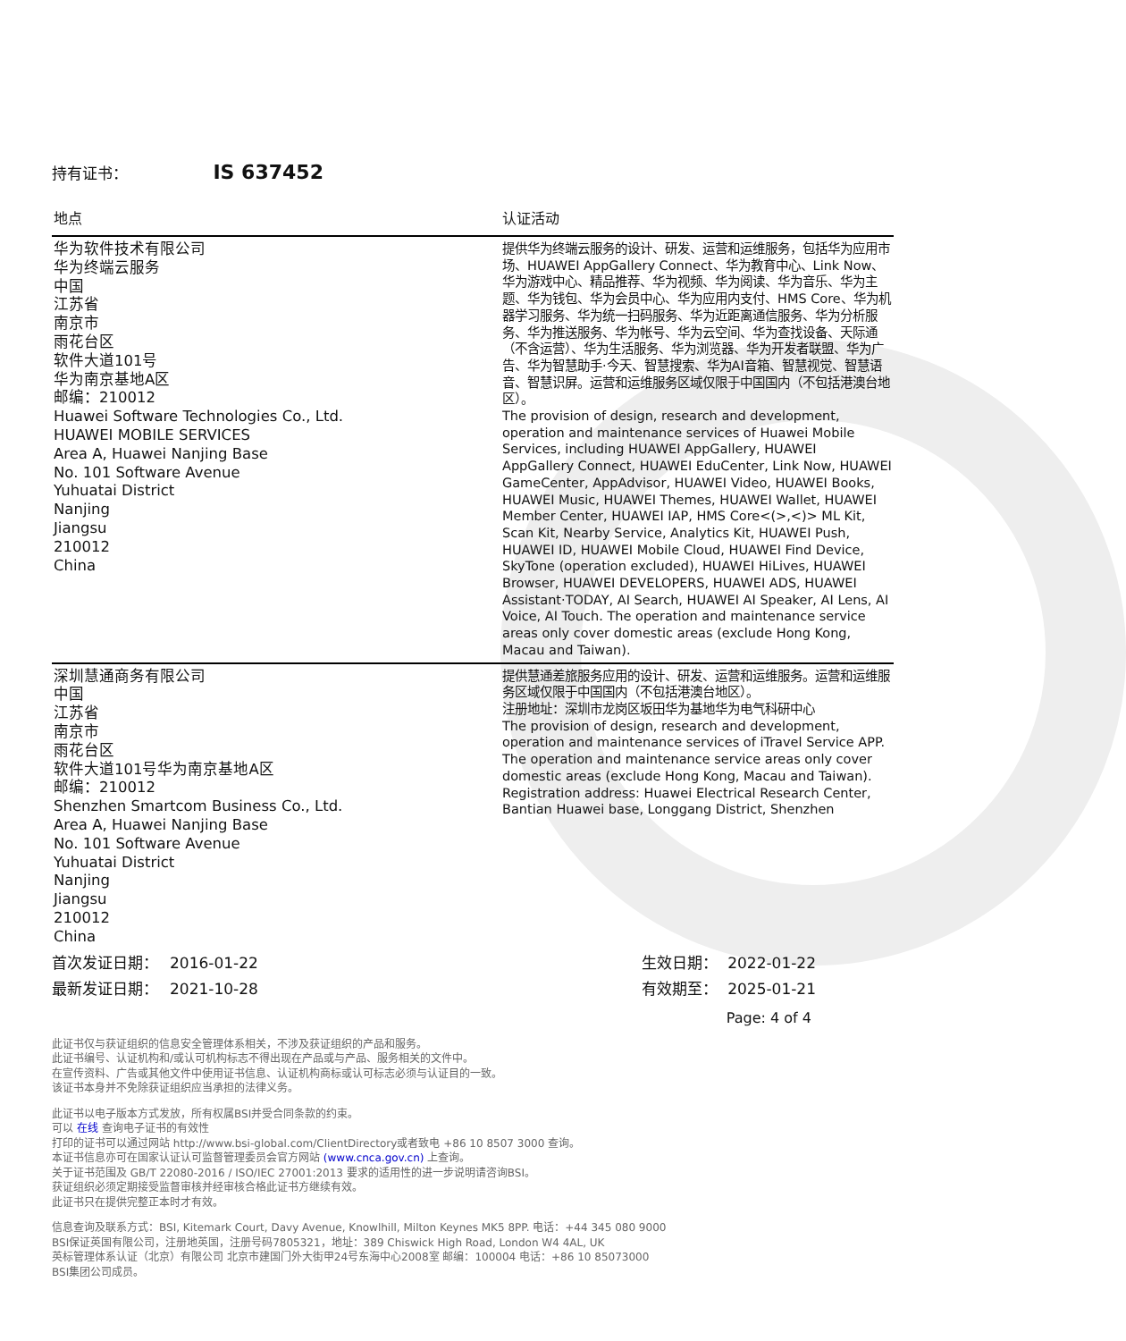持有证书： IS 637452
| 地点 | 认证活动 |
| --- | --- |
| 华为软件技术有限公司 华为终端云服务 中国 江苏省 南京市 雨花台区 软件大道101号 华为南京基地A区 邮编：210012 Huawei Software Technologies Co., Ltd. HUAWEI MOBILE SERVICES Area A, Huawei Nanjing Base No. 101 Software Avenue Yuhuatai District Nanjing Jiangsu 210012 China | 提供华为终端云服务的设计、研发、运营和运维服务，包括华为应用市场、HUAWEI AppGallery Connect、华为教育中心、Link Now、华为游戏中心、精品推荐、华为视频、华为阅读、华为音乐、华为主题、华为钱包、华为会员中心、华为应用内支付、HMS Core、华为机器学习服务、华为统一扫码服务、华为近距离通信服务、华为分析服务、华为推送服务、华为帐号、华为云空间、华为查找设备、天际通（不含运营）、华为生活服务、华为浏览器、华为开发者联盟、华为广告、华为智慧助手·今天、智慧搜索、华为AI音箱、智慧视觉、智慧语音、智慧识屏。运营和运维服务区域仅限于中国国内（不包括港澳台地区）。 The provision of design, research and development, operation and maintenance services of Huawei Mobile Services, including HUAWEI AppGallery, HUAWEI AppGallery Connect, HUAWEI EduCenter, Link Now, HUAWEI GameCenter, AppAdvisor, HUAWEI Video, HUAWEI Books, HUAWEI Music, HUAWEI Themes, HUAWEI Wallet, HUAWEI Member Center, HUAWEI IAP, HMS Core<(>,<)> ML Kit, Scan Kit, Nearby Service, Analytics Kit, HUAWEI Push, HUAWEI ID, HUAWEI Mobile Cloud, HUAWEI Find Device, SkyTone (operation excluded), HUAWEI HiLives, HUAWEI Browser, HUAWEI DEVELOPERS, HUAWEI ADS, HUAWEI Assistant·TODAY, AI Search, HUAWEI AI Speaker, AI Lens, AI Voice, AI Touch. The operation and maintenance service areas only cover domestic areas (exclude Hong Kong, Macau and Taiwan). |
| 深圳慧通商务有限公司 中国 江苏省 南京市 雨花台区 软件大道101号华为南京基地A区 邮编：210012 Shenzhen Smartcom Business Co., Ltd. Area A, Huawei Nanjing Base No. 101 Software Avenue Yuhuatai District Nanjing Jiangsu 210012 China | 提供慧通差旅服务应用的设计、研发、运营和运维服务。运营和运维服务区域仅限于中国国内（不包括港澳台地区）。 注册地址：深圳市龙岗区坂田华为基地华为电气科研中心 The provision of design, research and development, operation and maintenance services of iTravel Service APP. The operation and maintenance service areas only cover domestic areas (exclude Hong Kong, Macau and Taiwan). Registration address: Huawei Electrical Research Center, Bantian Huawei base, Longgang District, Shenzhen |
首次发证日期： 2016-01-22
最新发证日期： 2021-10-28
生效日期： 2022-01-22
有效期至： 2025-01-21
Page: 4 of 4
此证书仅与获证组织的信息安全管理体系相关，不涉及获证组织的产品和服务。
此证书编号、认证机构和/或认可机构标志不得出现在产品或与产品、服务相关的文件中。
在宣传资料、广告或其他文件中使用证书信息、认证机构商标或认可标志必须与认证目的一致。
该证书本身并不免除获证组织应当承担的法律义务。
此证书以电子版本方式发放，所有权属BSI并受合同条款的约束。
可以 在线 查询电子证书的有效性
打印的证书可以通过网站 http://www.bsi-global.com/ClientDirectory或者致电 +86 10 8507 3000 查询。
本证书信息亦可在国家认证认可监督管理委员会官方网站 (www.cnca.gov.cn) 上查询。
关于证书范围及 GB/T 22080-2016 / ISO/IEC 27001:2013 要求的适用性的进一步说明请咨询BSI。
获证组织必须定期接受监督审核并经审核合格此证书方继续有效。
此证书只在提供完整正本时才有效。
信息查询及联系方式：BSI, Kitemark Court, Davy Avenue, Knowlhill, Milton Keynes MK5 8PP. 电话：+44 345 080 9000
BSI保证英国有限公司，注册地英国，注册号码7805321，地址：389 Chiswick High Road, London W4 4AL, UK
英标管理体系认证（北京）有限公司 北京市建国门外大街甲24号东海中心2008室 邮编：100004 电话：+86 10 85073000
BSI集团公司成员。